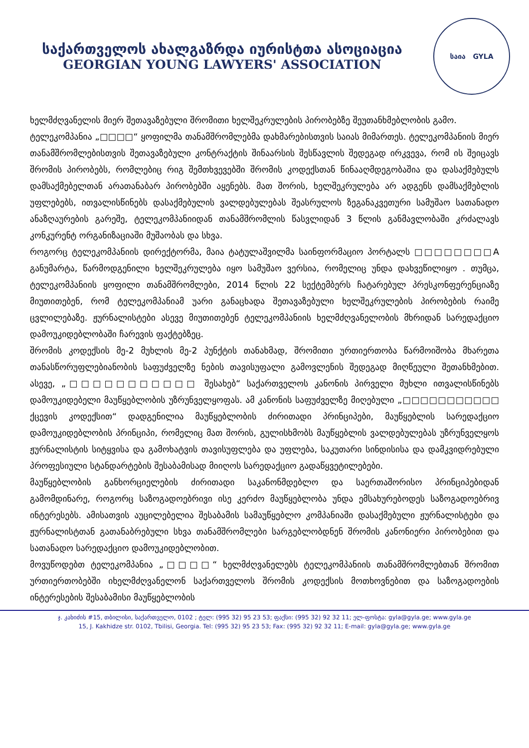საქართველოს ახალგაზრდა იურისტთა ასოციაცია
GEORGIAN YOUNG LAWYERS' ASSOCIATION
საია GYLA
ხელმძღვანელის მიერ შეთავაზებული შრომითი ხელშეკრულების პირობებზე შეუთანხმებლობის გამო.
ტელეკომპანია „□□□□“ ყოფილმა თანამშრომლებმა დახმარებისთვის საიას მიმართეს. ტელეკომპანიის მიერ თანამშრომლებისთვის შეთავაზებული კონტრაქტის შინაარსის შესწავლის შედეგად ირკვევა, რომ ის შეიცავს შრომის პირობებს, რომლებიც რიგ შემთხვევებში შრომის კოდექსთან წინააღმდეგობაშია და დასაქმებულს დამსაქმებელთან არათანაბარ პირობებში აყენებს. მათ შორის, ხელშეკრულება არ ადგენს დამსაქმებლის უფლებებს, ითვალისწინებს დასაქმებულის ვალდებულებას შეასრულოს ზეგანაკვეთური სამუშაო სათანადო ანაზღაურების გარეშე, ტელეკომპანიიდან თანამშრომლის წასვლიდან 3 წლის განმავლობაში კრძალავს კონკურენტ ორგანიზაციაში მუშაობას და სხვა.
როგორც ტელეკომპანიის დირექტორმა, მაია ტატულაშვილმა საინფორმაციო პორტალს □□□□□□□□A განუმარტა, წარმოდგენილი ხელშეკრულება იყო სამუშაო ვერსია, რომელიც უნდა დახვეწილიყო . თუმცა, ტელეკომპანიის ყოფილი თანამშრომლები, 2014 წლის 22 სექტემბერს ჩატარებულ პრესკონფერენციაზე მიუთითებენ, რომ ტელეკომპანიამ უარი განაცხადა შეთავაზებული ხელშეკრულების პირობების რაიმე ცვლილებაზე. ჟურნალისტები ასევე მიუთითებენ ტელეკომპანიის ხელმძღვანელობის მხრიდან სარედაქციო დამოუკიდებლობაში ჩარევის ფაქტებზეც.
შრომის კოდექსის მე-2 მუხლის მე-2 პუნქტის თანახმად, შრომითი ურთიერთობა წარმოიშობა მხარეთა თანასწორუფლებიანობის საფუძველზე ნების თავისუფალი გამოვლენის შედეგად მიღწეული შეთანხმებით. ასევე, „□□□□□□□□□□□ შესახებ“ საქართველოს კანონის პირველი მუხლი ითვალისწინებს დამოუკიდებელი მაუწყებლობის უზრუნველყოფას. ამ კანონის საფუძველზე მიღებული „□□□□□□□□□□□ ქცევის კოდექსით“ დადგენილია მაუწყებლობის ძირითადი პრინციპები, მაუწყებლის სარედაქციო დამოუკიდებლობის პრინციპი, რომელიც მათ შორის, გულისხმობს მაუწყებლის ვალდებულებას უზრუნველყოს ჟურნალისტის სიტყვისა და გამოხატვის თავისუფლება და უფლება, საკუთარი სინდისისა და დამკვიდრებული პროფესიული სტანდარტების შესაბამისად მიიღოს სარედაქციო გადაწყვეტილებები.
მაუწყებლობის განხორციელების ძირითადი საკანონმდებლო და საერთაშორისო პრინციპებიდან გამომდინარე, როგორც საზოგადოებრივი ისე კერძო მაუწყებლობა უნდა ემსახურებოდეს საზოგადოებრივ ინტერესებს. ამისათვის აუცილებელია შესაბამის სამაუწყებლო კომპანიაში დასაქმებული ჟურნალისტები და ჟურნალისტთან გათანაბრებული სხვა თანამშრომლები სარგებლობდნენ შრომის კანონიერი პირობებით და სათანადო სარედაქციო დამოუკიდებლობით.
მოვუწოდებთ ტელეკომპანია „□□□□“ ხელმძღვანელებს ტელეკომპანიის თანამშრომლებთან შრომით ურთიერთობებში იხელმძღვანელონ საქართველოს შრომის კოდექსის მოთხოვნებით და საზოგადოების ინტერესების შესაბამისი მაუწყებლობის
ჯ. კახიძის #15, თბილისი, საქართველო, 0102 ; ტელ: (995 32) 95 23 53; ფაქსი: (995 32) 92 32 11; ელ-ფოსტა: gyla@gyla.ge; www.gyla.ge
15, J. Kakhidze str. 0102, Tbilisi, Georgia. Tel: (995 32) 95 23 53; Fax: (995 32) 92 32 11; E-mail: gyla@gyla.ge; www.gyla.ge